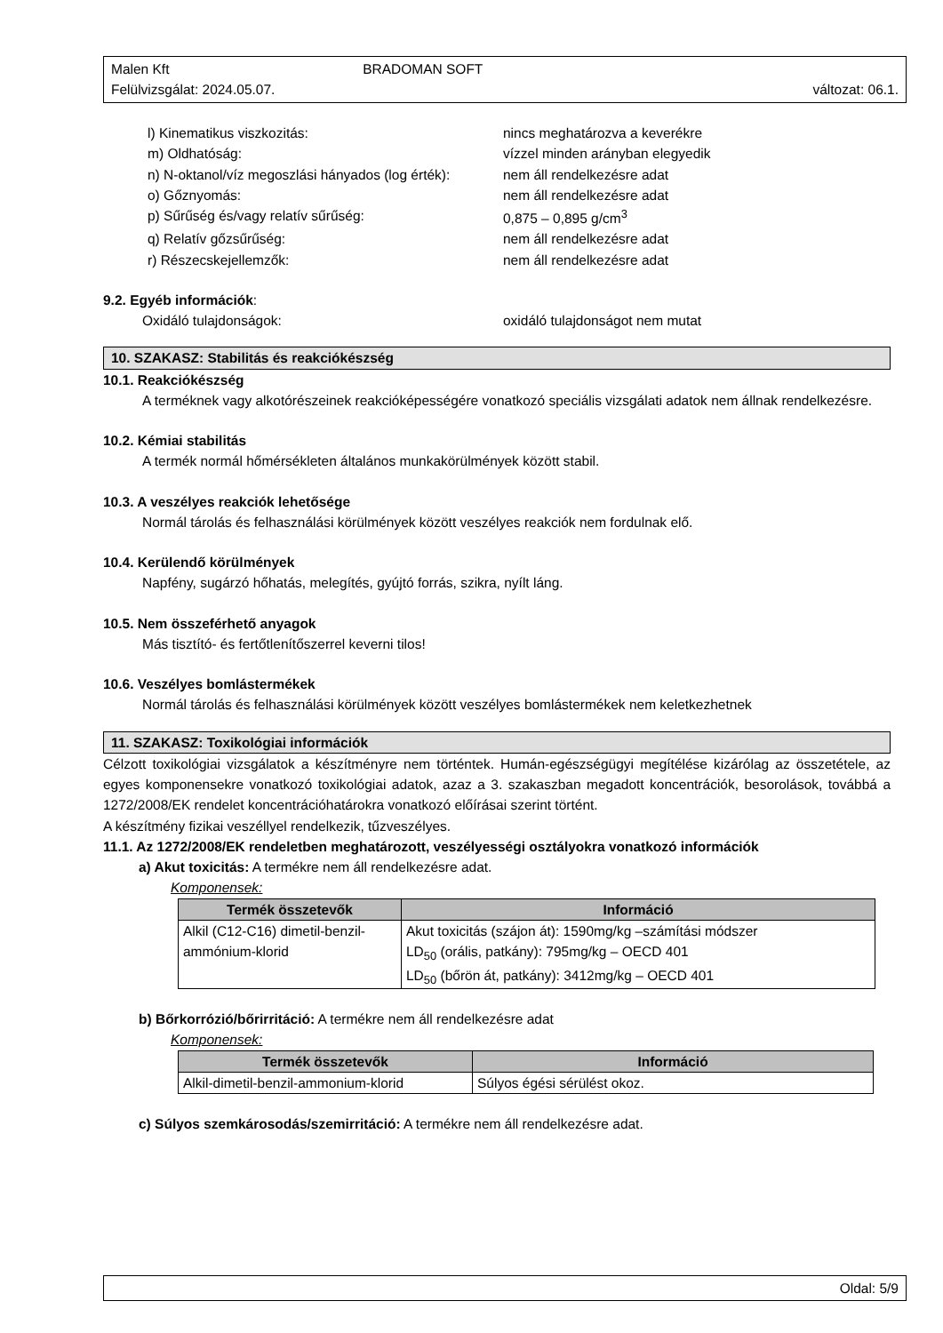Malen Kft BRADOMAN SOFT
Felülvizsgálat: 2024.05.07. változat: 06.1.
l) Kinematikus viszkozitás: nincs meghatározva a keverékre
m) Oldhatóság: vízzel minden arányban elegyedik
n) N-oktanol/víz megoszlási hányados (log érték): nem áll rendelkezésre adat
o) Gőznyomás: nem áll rendelkezésre adat
p) Sűrűség és/vagy relatív sűrűség: 0,875 – 0,895 g/cm<sup>3</sup>
q) Relatív gőzsűrűség: nem áll rendelkezésre adat
r) Részecskejellemzők: nem áll rendelkezésre adat
9.2. Egyéb információk:
Oxidáló tulajdonságok: oxidáló tulajdonságot nem mutat
10. SZAKASZ: Stabilitás és reakciókészség
10.1. Reakciókészség
A terméknek vagy alkotórészeinek reakcióképességére vonatkozó speciális vizsgálati adatok nem állnak rendelkezésre.
10.2. Kémiai stabilitás
A termék normál hőmérsékleten általános munkakörülmények között stabil.
10.3. A veszélyes reakciók lehetősége
Normál tárolás és felhasználási körülmények között veszélyes reakciók nem fordulnak elő.
10.4. Kerülendő körülmények
Napfény, sugárzó hőhatás, melegítés, gyújtó forrás, szikra, nyílt láng.
10.5. Nem összeférhető anyagok
Más tisztító- és fertőtlenítőszerrel keverni tilos!
10.6. Veszélyes bomlástermékek
Normál tárolás és felhasználási körülmények között veszélyes bomlástermékek nem keletkezhetnek
11. SZAKASZ: Toxikológiai információk
Célzott toxikológiai vizsgálatok a készítményre nem történtek. Humán-egészségügyi megítélése kizárólag az összetétele, az egyes komponensekre vonatkozó toxikológiai adatok, azaz a 3. szakaszban megadott koncentrációk, besorolások, továbbá a 1272/2008/EK rendelet koncentrációhatárokra vonatkozó előírásai szerint történt.
A készítmény fizikai veszéllyel rendelkezik, tűzveszélyes.
11.1. Az 1272/2008/EK rendeletben meghatározott, veszélyességi osztályokra vonatkozó információk
a) Akut toxicitás: A termékre nem áll rendelkezésre adat.
Komponensek:
| Termék összetevők | Információ |
| --- | --- |
| Alkil (C12-C16) dimetil-benzil-ammónium-klorid | Akut toxicitás (szájon át): 1590mg/kg –számítási módszer LD<sub>50</sub> (orális, patkány): 795mg/kg – OECD 401 LD<sub>50</sub> (bőrön át, patkány): 3412mg/kg – OECD 401 |
b) Bőrkorrózió/bőrirritáció: A termékre nem áll rendelkezésre adat
Komponensek:
| Termék összetevők | Információ |
| --- | --- |
| Alkil-dimetil-benzil-ammonium-klorid | Súlyos égési sérülést okoz. |
c) Súlyos szemkárosodás/szemirritáció: A termékre nem áll rendelkezésre adat.
Oldal: 5/9